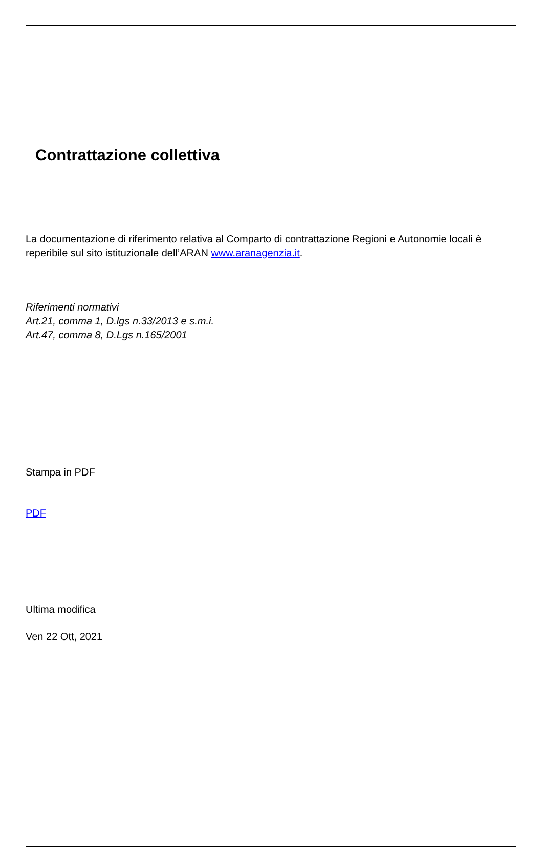Contrattazione collettiva
La documentazione di riferimento relativa al Comparto di contrattazione Regioni e Autonomie locali è reperibile sul sito istituzionale dell’ARAN www.aranagenzia.it.
Riferimenti normativi
Art.21, comma 1, D.lgs n.33/2013 e s.m.i.
Art.47, comma 8, D.Lgs n.165/2001
Stampa in PDF
PDF
Ultima modifica
Ven 22 Ott, 2021